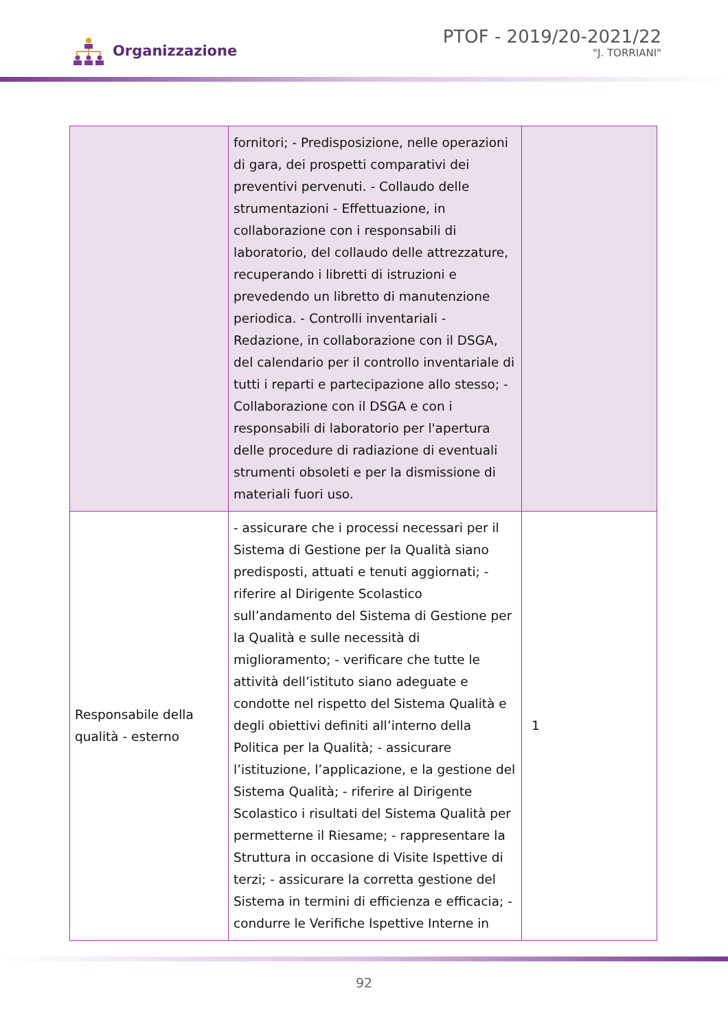Organizzazione
PTOF - 2019/20-2021/22
"J. TORRIANI"
| | fornitori; - Predisposizione, nelle operazioni di gara, dei prospetti comparativi dei preventivi pervenuti. - Collaudo delle strumentazioni - Effettuazione, in collaborazione con i responsabili di laboratorio, del collaudo delle attrezzature, recuperando i libretti di istruzioni e prevedendo un libretto di manutenzione periodica. - Controlli inventariali - Redazione, in collaborazione con il DSGA, del calendario per il controllo inventariale di tutti i reparti e partecipazione allo stesso; - Collaborazione con il DSGA e con i responsabili di laboratorio per l'apertura delle procedure di radiazione di eventuali strumenti obsoleti e per la dismissione di materiali fuori uso. | |
| Responsabile della qualità - esterno | - assicurare che i processi necessari per il Sistema di Gestione per la Qualità siano predisposti, attuati e tenuti aggiornati; - riferire al Dirigente Scolastico sull’andamento del Sistema di Gestione per la Qualità e sulle necessità di miglioramento; - verificare che tutte le attività dell’istituto siano adeguate e condotte nel rispetto del Sistema Qualità e degli obiettivi definiti all’interno della Politica per la Qualità; - assicurare l’istituzione, l’applicazione, e la gestione del Sistema Qualità; - riferire al Dirigente Scolastico i risultati del Sistema Qualità per permetterne il Riesame; - rappresentare la Struttura in occasione di Visite Ispettive di terzi; - assicurare la corretta gestione del Sistema in termini di efficienza e efficacia; - condurre le Verifiche Ispettive Interne in | 1 |
92